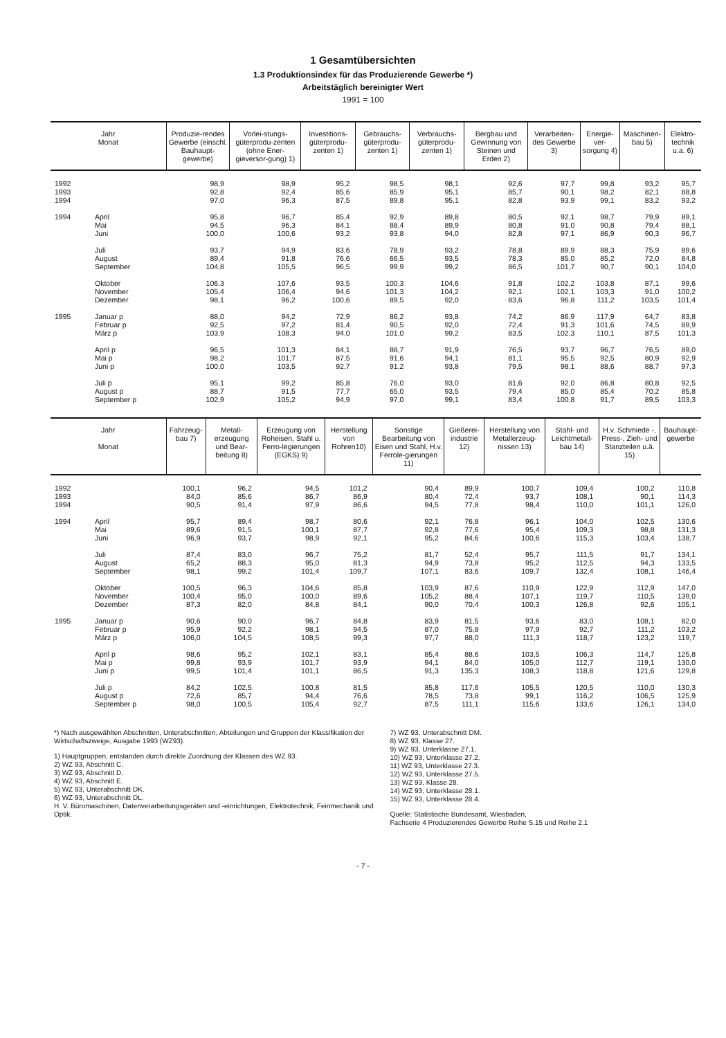1 Gesamtübersichten
1.3 Produktionsindex für das Produzierende Gewerbe *)
Arbeitstäglich bereinigter Wert
1991 = 100
| Jahr Monat | | Produzie-rendes Gewerbe (einschl. Bauhaupt-gewerbe) | Vorlei-stungs-güterprodu-zenten (ohne Ener-gieversor-gung) 1) | Investitions-güterprodu-zenten 1) | Gebrauchs-güterprodu-zenten 1) | Verbrauchs-güterprodu-zenten 1) | Bergbau und Gewinnung von Steinen und Erden 2) | Verarbeiten-des Gewerbe 3) | Energie-ver-sorgung 4) | Maschinen-bau 5) | Elektro-technik u.a. 6) |
| --- | --- | --- | --- | --- | --- | --- | --- | --- | --- | --- | --- |
| 1992 | | 98,9 | 98,9 | 95,2 | 98,5 | 98,1 | 92,6 | 97,7 | 99,8 | 93,2 | 95,7 |
| 1993 | | 92,8 | 92,4 | 85,6 | 85,9 | 95,1 | 85,7 | 90,1 | 98,2 | 82,1 | 88,8 |
| 1994 | | 97,0 | 96,3 | 87,5 | 89,8 | 95,1 | 82,8 | 93,9 | 99,1 | 83,2 | 93,2 |
| 1994 | April | 95,8 | 96,7 | 85,4 | 92,9 | 89,8 | 80,5 | 92,1 | 98,7 | 79,9 | 89,1 |
| | Mai | 94,5 | 96,3 | 84,1 | 88,4 | 89,9 | 80,8 | 91,0 | 90,8 | 79,4 | 88,1 |
| | Juni | 100,0 | 100,6 | 93,2 | 93,8 | 94,0 | 82,8 | 97,1 | 86,9 | 90,3 | 96,7 |
| | Juli | 93,7 | 94,9 | 83,6 | 78,9 | 93,2 | 78,8 | 89,9 | 88,3 | 75,9 | 89,6 |
| | August | 89,4 | 91,8 | 76,6 | 66,5 | 93,5 | 78,3 | 85,0 | 85,2 | 72,0 | 84,8 |
| | September | 104,8 | 105,5 | 96,5 | 99,9 | 99,2 | 86,5 | 101,7 | 90,7 | 90,1 | 104,0 |
| | Oktober | 106,3 | 107,6 | 93,5 | 100,3 | 104,6 | 91,8 | 102,2 | 103,8 | 87,1 | 99,6 |
| | November | 105,4 | 106,4 | 94,6 | 101,3 | 104,2 | 92,1 | 102,1 | 103,3 | 91,0 | 100,2 |
| | Dezember | 98,1 | 96,2 | 100,6 | 89,5 | 92,0 | 83,6 | 96,8 | 111,2 | 103,5 | 101,4 |
| 1995 | Januar p | 88,0 | 94,2 | 72,9 | 86,2 | 93,8 | 74,2 | 86,9 | 117,9 | 64,7 | 83,8 |
| | Februar p | 92,5 | 97,2 | 81,4 | 90,5 | 92,0 | 72,4 | 91,3 | 101,6 | 74,5 | 89,9 |
| | März p | 103,9 | 108,3 | 94,0 | 101,0 | 99,2 | 83,5 | 102,3 | 110,1 | 87,5 | 101,3 |
| | April p | 96,5 | 101,3 | 84,1 | 88,7 | 91,9 | 76,5 | 93,7 | 96,7 | 76,5 | 89,0 |
| | Mai p | 98,2 | 101,7 | 87,5 | 91,6 | 94,1 | 81,1 | 95,5 | 92,5 | 80,9 | 92,9 |
| | Juni p | 100,0 | 103,5 | 92,7 | 91,2 | 93,8 | 79,5 | 98,1 | 88,6 | 88,7 | 97,3 |
| | Juli p | 95,1 | 99,2 | 85,8 | 76,0 | 93,0 | 81,6 | 92,0 | 86,8 | 80,8 | 92,5 |
| | August p | 88,7 | 91,5 | 77,7 | 65,0 | 93,5 | 79,4 | 85,0 | 85,4 | 70,2 | 85,8 |
| | September p | 102,9 | 105,2 | 94,9 | 97,0 | 99,1 | 83,4 | 100,8 | 91,7 | 89,5 | 103,3 |
| Jahr Monat | | Fahrzeug-bau 7) | Metall-erzeugung und Bear-beitung 8) | Erzeugung von Roheisen, Stahl u. Ferro-legierungen (EGKS) 9) | Herstellung von Rohren10) | Sonstige Bearbeitung von Eisen und Stahl, H.v. Ferrole-gierungen 11) | Gießerei-industrie 12) | Herstellung von Metallerzeug-nissen 13) | Stahl- und Leichtmetall-bau 14) | H.v. Schmiede -, Press-, Zieh- und Stanzteilen u.ä. 15) | Bauhaupt-gewerbe |
| --- | --- | --- | --- | --- | --- | --- | --- | --- | --- | --- | --- |
| 1992 | | 100,1 | 96,2 | 94,5 | 101,2 | 90,4 | 89,9 | 100,7 | 109,4 | 100,2 | 110,8 |
| 1993 | | 84,0 | 85,6 | 86,7 | 86,9 | 80,4 | 72,4 | 93,7 | 108,1 | 90,1 | 114,3 |
| 1994 | | 90,5 | 91,4 | 97,9 | 86,6 | 94,5 | 77,8 | 98,4 | 110,0 | 101,1 | 126,0 |
| 1994 | April | 95,7 | 89,4 | 98,7 | 80,6 | 92,1 | 76,8 | 96,1 | 104,0 | 102,5 | 130,6 |
| | Mai | 89,6 | 91,5 | 100,1 | 87,7 | 92,8 | 77,6 | 95,4 | 109,3 | 98,8 | 131,3 |
| | Juni | 96,9 | 93,7 | 98,9 | 92,1 | 95,2 | 84,6 | 100,6 | 115,3 | 103,4 | 138,7 |
| | Juli | 87,4 | 83,0 | 96,7 | 75,2 | 81,7 | 52,4 | 95,7 | 111,5 | 91,7 | 134,1 |
| | August | 65,2 | 88,3 | 95,0 | 81,3 | 94,9 | 73,8 | 95,2 | 112,5 | 94,3 | 133,5 |
| | September | 98,1 | 99,2 | 101,4 | 109,7 | 107,1 | 83,6 | 109,7 | 132,4 | 108,1 | 146,4 |
| | Oktober | 100,5 | 96,3 | 104,6 | 85,8 | 103,9 | 87,6 | 110,9 | 122,9 | 112,9 | 147,0 |
| | November | 100,4 | 95,0 | 100,0 | 89,6 | 105,2 | 88,4 | 107,1 | 119,7 | 110,5 | 139,0 |
| | Dezember | 87,3 | 82,0 | 84,8 | 84,1 | 90,0 | 70,4 | 100,3 | 126,8 | 92,6 | 105,1 |
| 1995 | Januar p | 90,6 | 90,0 | 96,7 | 84,8 | 83,9 | 81,5 | 93,6 | 83,0 | 108,1 | 82,0 |
| | Februar p | 95,9 | 92,2 | 98,1 | 94,5 | 87,0 | 75,8 | 97,9 | 92,7 | 111,2 | 103,2 |
| | März p | 106,0 | 104,5 | 108,5 | 99,3 | 97,7 | 88,0 | 111,3 | 118,7 | 123,2 | 119,7 |
| | April p | 98,6 | 95,2 | 102,1 | 83,1 | 85,4 | 88,6 | 103,5 | 106,3 | 114,7 | 125,8 |
| | Mai p | 99,8 | 93,9 | 101,7 | 93,9 | 94,1 | 84,0 | 105,0 | 112,7 | 119,1 | 130,0 |
| | Juni p | 99,5 | 101,4 | 101,1 | 86,5 | 91,3 | 135,3 | 108,3 | 118,8 | 121,6 | 129,8 |
| | Juli p | 84,2 | 102,5 | 100,8 | 81,5 | 85,8 | 117,6 | 105,5 | 120,5 | 110,0 | 130,3 |
| | August p | 72,6 | 85,7 | 94,4 | 76,6 | 78,5 | 73,8 | 99,1 | 116,2 | 106,5 | 125,9 |
| | September p | 98,0 | 100,5 | 105,4 | 92,7 | 87,5 | 111,1 | 115,6 | 133,6 | 126,1 | 134,0 |
*) Nach ausgewählten Abschnitten, Unterabschnitten, Abteilungen und Gruppen der Klassifikation der Wirtschaftszweige, Ausgabe 1993 (WZ93).
1) Hauptgruppen, entstanden durch direkte Zuordnung der Klassen des WZ 93.
2) WZ 93, Abschnitt C.
3) WZ 93, Abschnitt D.
4) WZ 93, Abschnitt E.
5) WZ 93, Unterabschnitt DK.
6) WZ 93, Unterabschnitt DL.
H. V. Büromaschinen, Datenverarbeitungsgeräten und -einrichtungen, Elektrotechnik, Feinmechanik und Optik.
7) WZ 93, Unterabschnitt DM.
8) WZ 93, Klasse 27.
9) WZ 93, Unterklasse 27.1.
10) WZ 93, Unterklasse 27.2.
11) WZ 93, Unterklasse 27.3.
12) WZ 93, Unterklasse 27.5.
13) WZ 93, Klasse 28.
14) WZ 93, Unterklasse 28.1.
15) WZ 93, Unterklasse 28.4.
Quelle: Statistische Bundesamt, Wiesbaden,
Fachserie 4 Produzierendes Gewerbe Reihe S.15 und Reihe 2.1
- 7 -